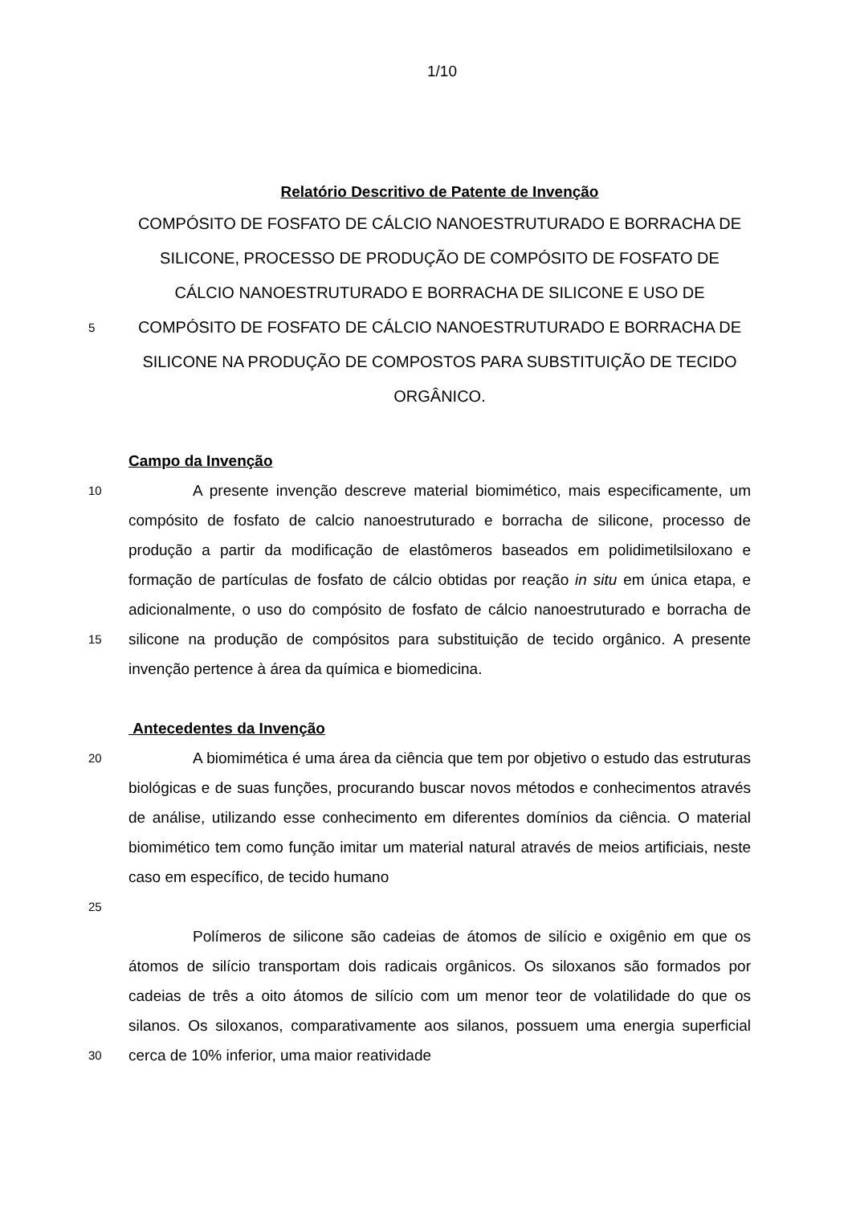1/10
Relatório Descritivo de Patente de Invenção
COMPÓSITO DE FOSFATO DE CÁLCIO NANOESTRUTURADO E BORRACHA DE SILICONE, PROCESSO DE PRODUÇÃO DE COMPÓSITO DE FOSFATO DE CÁLCIO NANOESTRUTURADO E BORRACHA DE SILICONE E USO DE
5
COMPÓSITO DE FOSFATO DE CÁLCIO NANOESTRUTURADO E BORRACHA DE SILICONE NA PRODUÇÃO DE COMPOSTOS PARA SUBSTITUIÇÃO DE TECIDO ORGÂNICO.
Campo da Invenção
10
15
A presente invenção descreve material biomimético, mais especificamente, um compósito de fosfato de calcio nanoestruturado e borracha de silicone, processo de produção a partir da modificação de elastômeros baseados em polidimetilsiloxano e formação de partículas de fosfato de cálcio obtidas por reação in situ em única etapa, e adicionalmente, o uso do compósito de fosfato de cálcio nanoestruturado e borracha de silicone na produção de compósitos para substituição de tecido orgânico. A presente invenção pertence à área da química e biomedicina.
Antecedentes da Invenção
20
25
A biomimética é uma área da ciência que tem por objetivo o estudo das estruturas biológicas e de suas funções, procurando buscar novos métodos e conhecimentos através de análise, utilizando esse conhecimento em diferentes domínios da ciência. O material biomimético tem como função imitar um material natural através de meios artificiais, neste caso em específico, de tecido humano
30
Polímeros de silicone são cadeias de átomos de silício e oxigênio em que os átomos de silício transportam dois radicais orgânicos. Os siloxanos são formados por cadeias de três a oito átomos de silício com um menor teor de volatilidade do que os silanos. Os siloxanos, comparativamente aos silanos, possuem uma energia superficial cerca de 10% inferior, uma maior reatividade